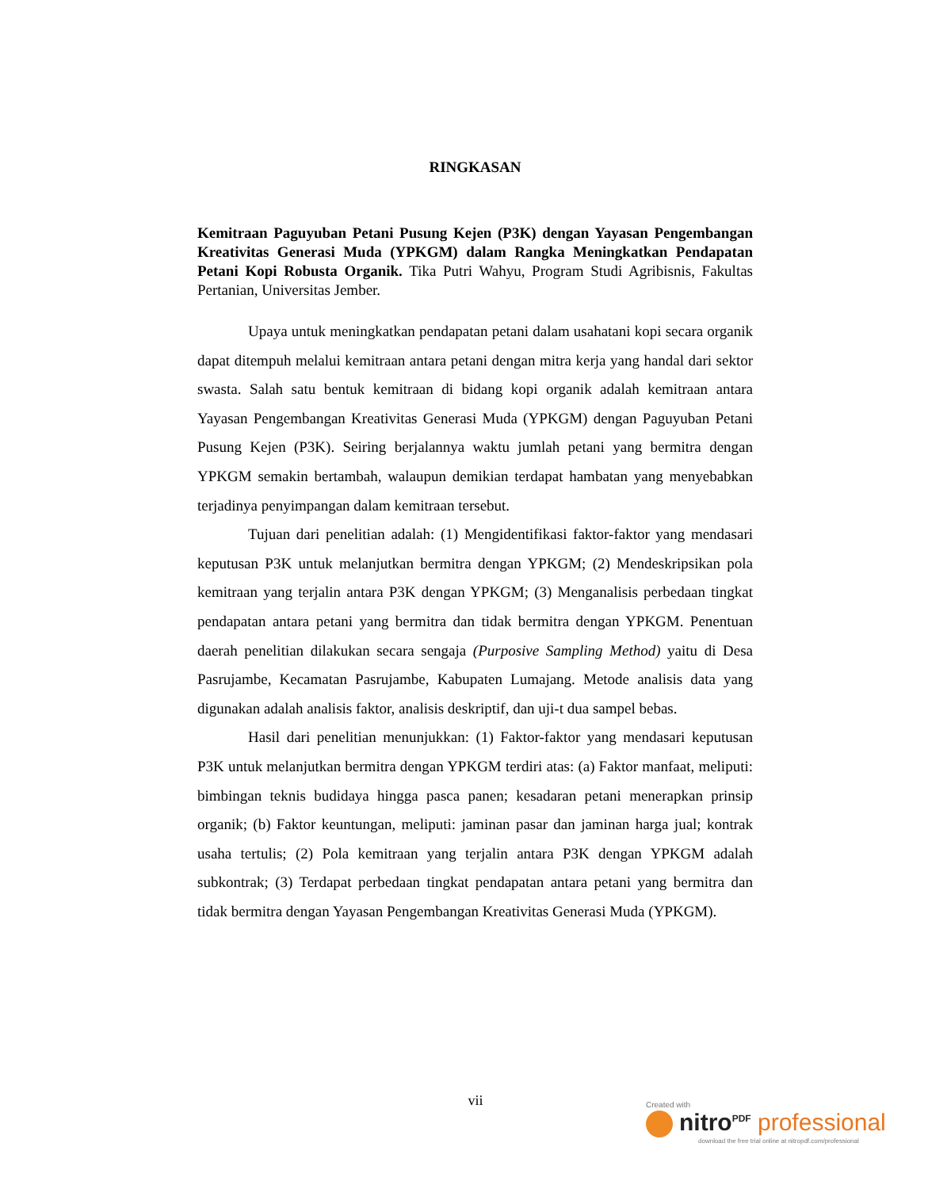RINGKASAN
Kemitraan Paguyuban Petani Pusung Kejen (P3K) dengan Yayasan Pengembangan Kreativitas Generasi Muda (YPKGM) dalam Rangka Meningkatkan Pendapatan Petani Kopi Robusta Organik. Tika Putri Wahyu, Program Studi Agribisnis, Fakultas Pertanian, Universitas Jember.
Upaya untuk meningkatkan pendapatan petani dalam usahatani kopi secara organik dapat ditempuh melalui kemitraan antara petani dengan mitra kerja yang handal dari sektor swasta. Salah satu bentuk kemitraan di bidang kopi organik adalah kemitraan antara Yayasan Pengembangan Kreativitas Generasi Muda (YPKGM) dengan Paguyuban Petani Pusung Kejen (P3K). Seiring berjalannya waktu jumlah petani yang bermitra dengan YPKGM semakin bertambah, walaupun demikian terdapat hambatan yang menyebabkan terjadinya penyimpangan dalam kemitraan tersebut.
Tujuan dari penelitian adalah: (1) Mengidentifikasi faktor-faktor yang mendasari keputusan P3K untuk melanjutkan bermitra dengan YPKGM; (2) Mendeskripsikan pola kemitraan yang terjalin antara P3K dengan YPKGM; (3) Menganalisis perbedaan tingkat pendapatan antara petani yang bermitra dan tidak bermitra dengan YPKGM. Penentuan daerah penelitian dilakukan secara sengaja (Purposive Sampling Method) yaitu di Desa Pasrujambe, Kecamatan Pasrujambe, Kabupaten Lumajang. Metode analisis data yang digunakan adalah analisis faktor, analisis deskriptif, dan uji-t dua sampel bebas.
Hasil dari penelitian menunjukkan: (1) Faktor-faktor yang mendasari keputusan P3K untuk melanjutkan bermitra dengan YPKGM terdiri atas: (a) Faktor manfaat, meliputi: bimbingan teknis budidaya hingga pasca panen; kesadaran petani menerapkan prinsip organik; (b) Faktor keuntungan, meliputi: jaminan pasar dan jaminan harga jual; kontrak usaha tertulis; (2) Pola kemitraan yang terjalin antara P3K dengan YPKGM adalah subkontrak; (3) Terdapat perbedaan tingkat pendapatan antara petani yang bermitra dan tidak bermitra dengan Yayasan Pengembangan Kreativitas Generasi Muda (YPKGM).
vii
Created with
nitro<sup>PDF</sup> professional
download the free trial online at nitropdf.com/professional